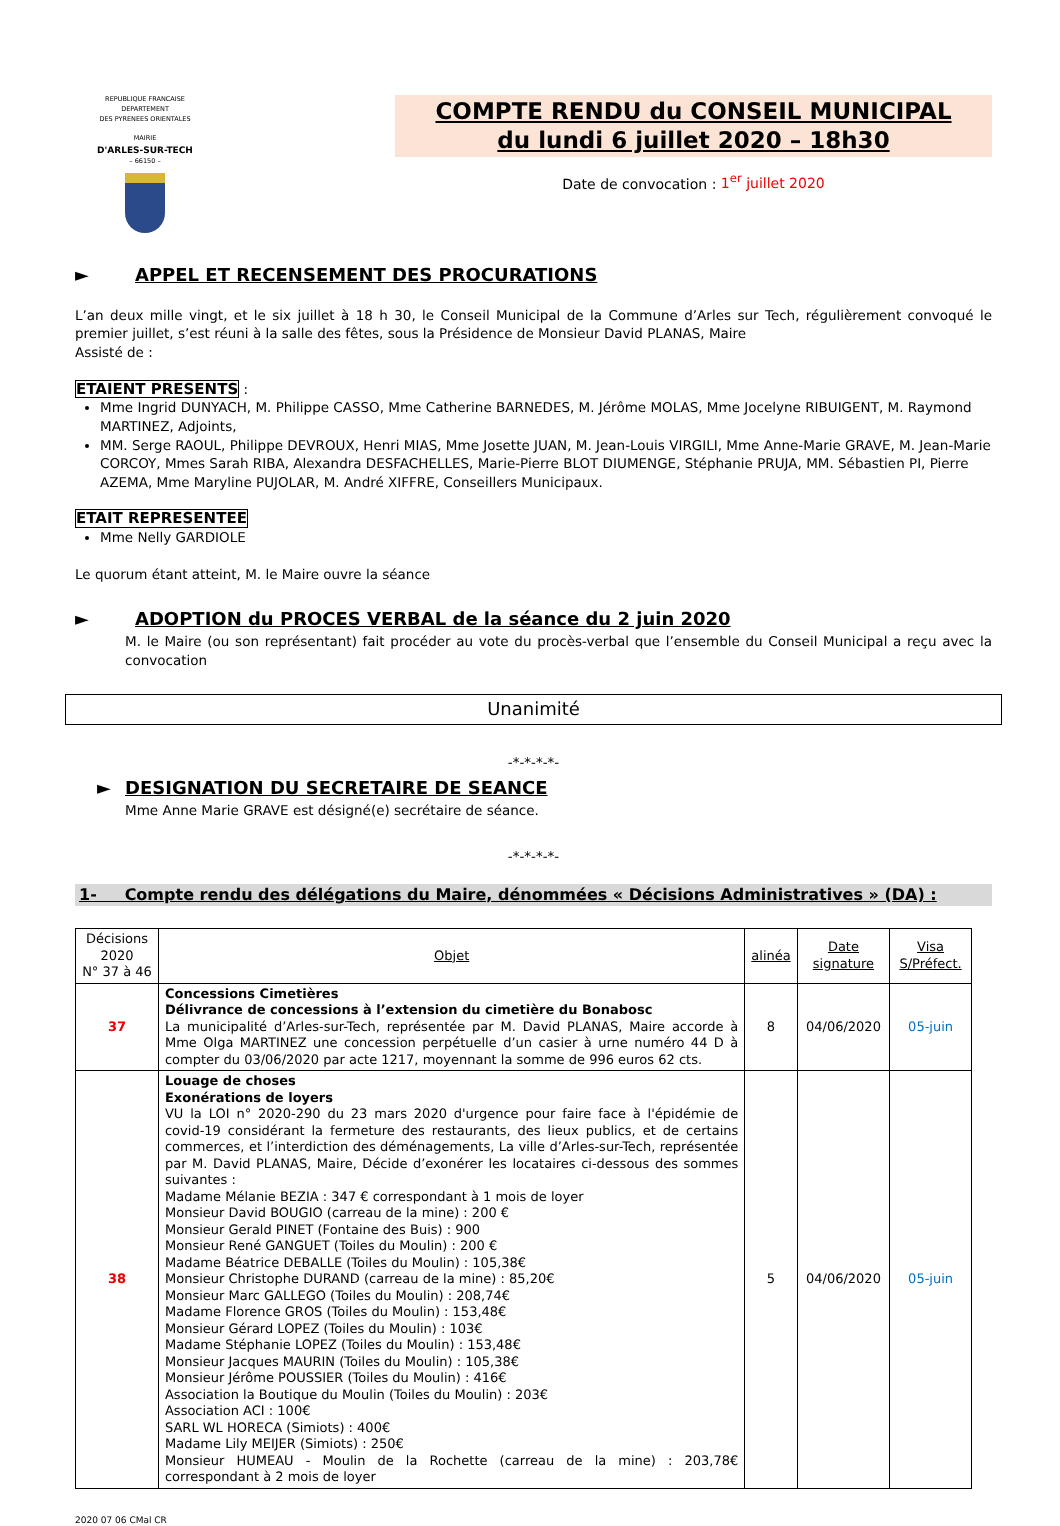REPUBLIQUE FRANCAISE
DEPARTEMENT
DES PYRENEES ORIENTALES
MAIRIE
D'ARLES-SUR-TECH
– 66150 –
COMPTE RENDU du CONSEIL MUNICIPAL
du lundi 6 juillet 2020 – 18h30
Date de convocation : 1<sup>er</sup> juillet 2020
► APPEL ET RECENSEMENT DES PROCURATIONS
L’an deux mille vingt, et le six juillet à 18 h 30, le Conseil Municipal de la Commune d’Arles sur Tech, régulièrement convoqué le premier juillet, s’est réuni à la salle des fêtes, sous la Présidence de Monsieur David PLANAS, Maire
Assisté de :
ETAIENT PRESENTS :
Mme Ingrid DUNYACH, M. Philippe CASSO, Mme Catherine BARNEDES, M. Jérôme MOLAS, Mme Jocelyne RIBUIGENT, M. Raymond MARTINEZ, Adjoints,
MM. Serge RAOUL, Philippe DEVROUX, Henri MIAS, Mme Josette JUAN, M. Jean-Louis VIRGILI, Mme Anne-Marie GRAVE, M. Jean-Marie CORCOY, Mmes Sarah RIBA, Alexandra DESFACHELLES, Marie-Pierre BLOT DIUMENGE, Stéphanie PRUJA, MM. Sébastien PI, Pierre AZEMA, Mme Maryline PUJOLAR, M. André XIFFRE, Conseillers Municipaux.
ETAIT REPRESENTEE
Mme Nelly GARDIOLE
Le quorum étant atteint, M. le Maire ouvre la séance
► ADOPTION du PROCES VERBAL de la séance du 2 juin 2020
M. le Maire (ou son représentant) fait procéder au vote du procès-verbal que l’ensemble du Conseil Municipal a reçu avec la convocation
Unanimité
-*-*-*-*-
► DESIGNATION DU SECRETAIRE DE SEANCE
Mme Anne Marie GRAVE est désigné(e) secrétaire de séance.
-*-*-*-*-
1- Compte rendu des délégations du Maire, dénommées « Décisions Administratives » (DA) :
| Décisions 2020 N° 37 à 46 | Objet | alinéa | Date signature | Visa S/Préfect. |
| --- | --- | --- | --- | --- |
| 37 | Concessions Cimetières Délivrance de concessions à l’extension du cimetière du Bonabosc La municipalité d’Arles-sur-Tech, représentée par M. David PLANAS, Maire accorde à Mme Olga MARTINEZ une concession perpétuelle d’un casier à urne numéro 44 D à compter du 03/06/2020 par acte 1217, moyennant la somme de 996 euros 62 cts. | 8 | 04/06/2020 | 05-juin |
| 38 | Louage de choses Exonérations de loyers VU la LOI n° 2020-290 du 23 mars 2020 d'urgence pour faire face à l'épidémie de covid-19 considérant la fermeture des restaurants, des lieux publics, et de certains commerces, et l’interdiction des déménagements, La ville d’Arles-sur-Tech, représentée par M. David PLANAS, Maire, Décide d’exonérer les locataires ci-dessous des sommes suivantes : Madame Mélanie BEZIA : 347 € correspondant à 1 mois de loyer Monsieur David BOUGIO (carreau de la mine) : 200 € Monsieur Gerald PINET (Fontaine des Buis) : 900 Monsieur René GANGUET (Toiles du Moulin) : 200 € Madame Béatrice DEBALLE (Toiles du Moulin) : 105,38€ Monsieur Christophe DURAND (carreau de la mine) : 85,20€ Monsieur Marc GALLEGO (Toiles du Moulin) : 208,74€ Madame Florence GROS (Toiles du Moulin) : 153,48€ Monsieur Gérard LOPEZ (Toiles du Moulin) : 103€ Madame Stéphanie LOPEZ (Toiles du Moulin) : 153,48€ Monsieur Jacques MAURIN (Toiles du Moulin) : 105,38€ Monsieur Jérôme POUSSIER (Toiles du Moulin) : 416€ Association la Boutique du Moulin (Toiles du Moulin) : 203€ Association ACI : 100€ SARL WL HORECA (Simiots) : 400€ Madame Lily MEIJER (Simiots) : 250€ Monsieur HUMEAU - Moulin de la Rochette (carreau de la mine) : 203,78€ correspondant à 2 mois de loyer | 5 | 04/06/2020 | 05-juin |
2020 07 06 CMal CR